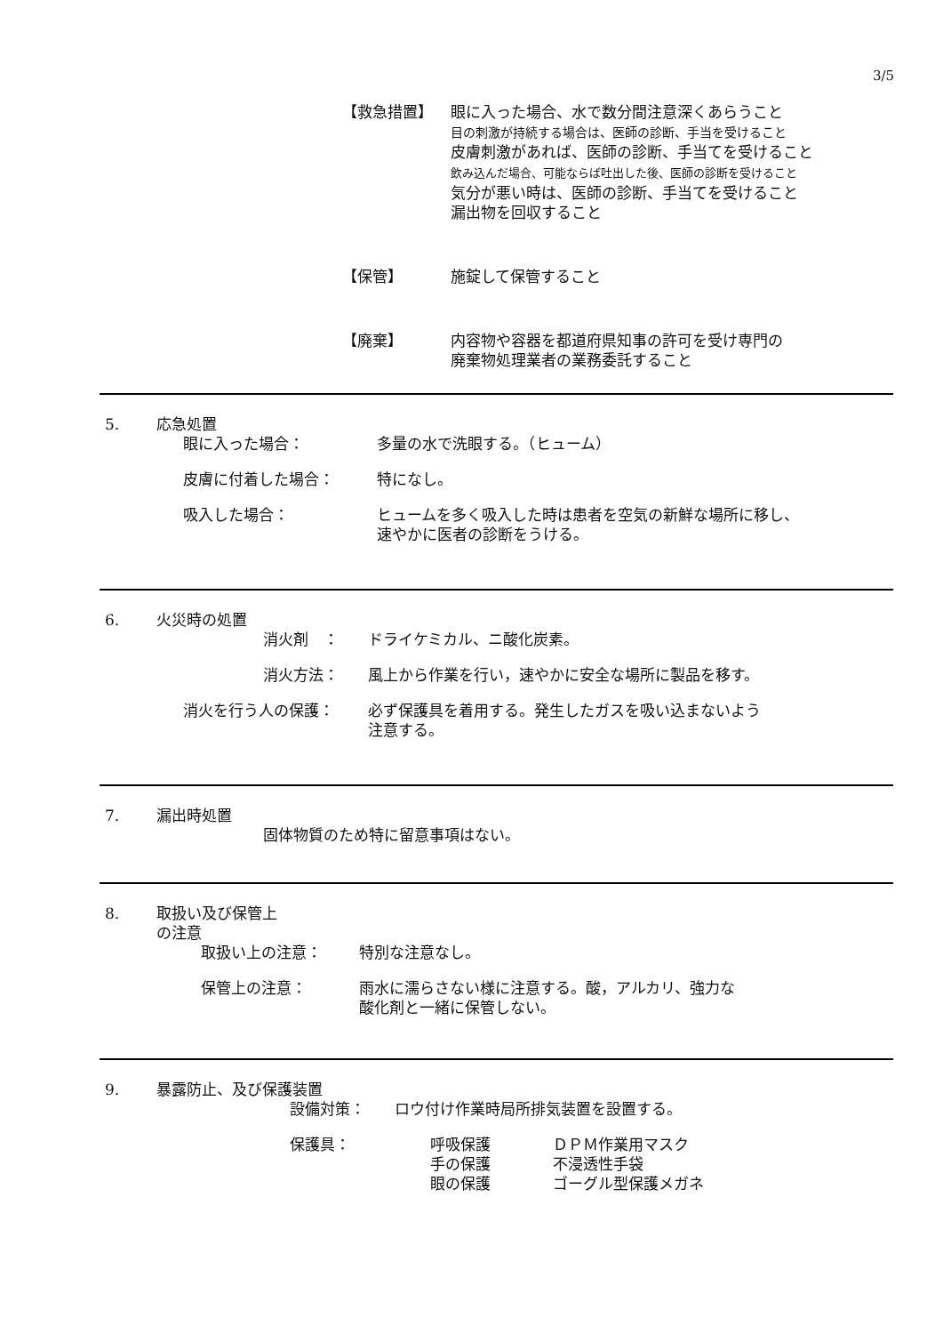3/5
【救急措置】 眼に入った場合、水で数分間注意深くあらうこと
目の刺激が持続する場合は、医師の診断、手当を受けること
皮膚刺激があれば、医師の診断、手当てを受けること
飲み込んだ場合、可能ならば吐出した後、医師の診断を受けること
気分が悪い時は、医師の診断、手当てを受けること
漏出物を回収すること
【保管】 施錠して保管すること
【廃棄】 内容物や容器を都道府県知事の許可を受け専門の
廃棄物処理業者の業務委託すること
5. 応急処置
眼に入った場合： 多量の水で洗眼する。（ヒューム）
皮膚に付着した場合： 特になし。
吸入した場合： ヒュームを多く吸入した時は患者を空気の新鮮な場所に移し、
速やかに医者の診断をうける。
6. 火災時の処置
消火剤　： ドライケミカル、ニ酸化炭素。
消火方法： 風上から作業を行い，速やかに安全な場所に製品を移す。
消火を行う人の保護： 必ず保護具を着用する。発生したガスを吸い込まないよう
注意する。
7. 漏出時処置
固体物質のため特に留意事項はない。
8. 取扱い及び保管上
の注意
取扱い上の注意： 特別な注意なし。
保管上の注意： 雨水に濡らさない様に注意する。酸，アルカリ、強力な
酸化剤と一緒に保管しない。
9. 暴露防止、及び保護装置
設備対策： ロウ付け作業時局所排気装置を設置する。
保護具： 呼吸保護
手の保護
眼の保護
ＤＰＭ作業用マスク
不浸透性手袋
ゴーグル型保護メガネ